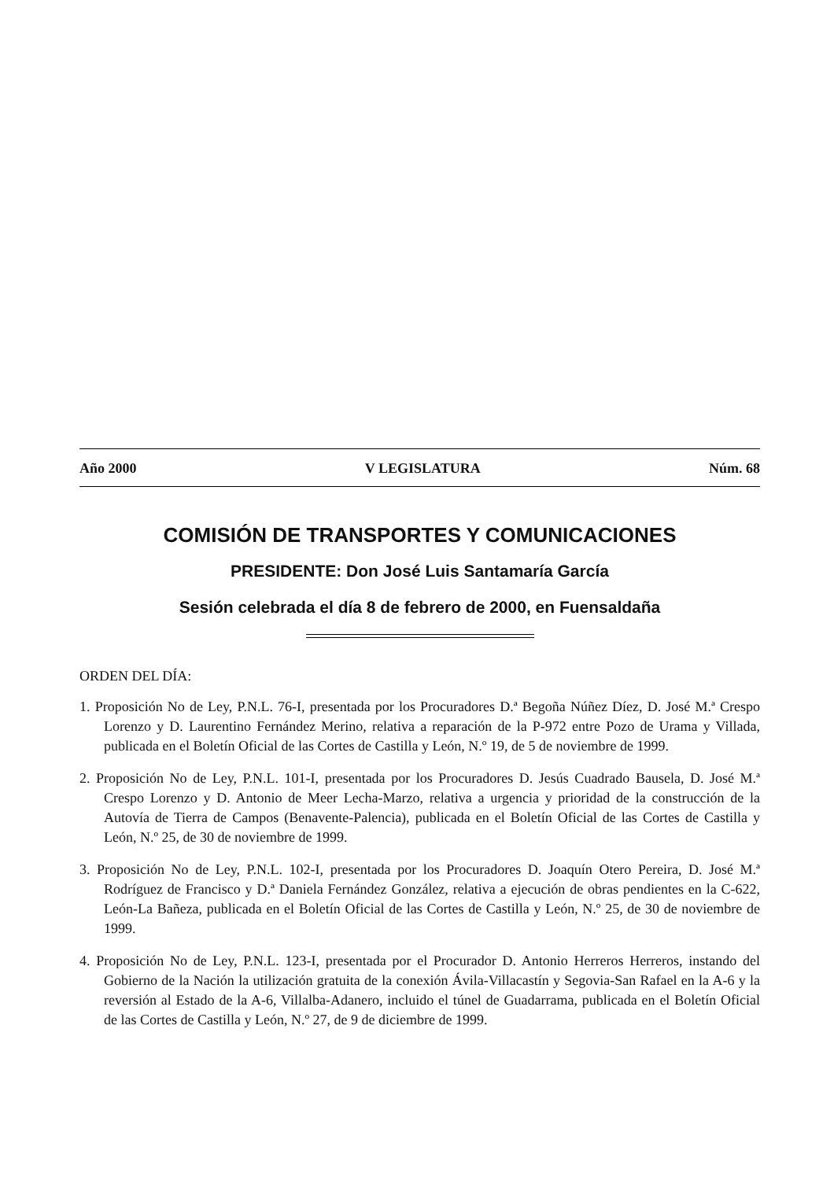Año 2000 V LEGISLATURA Núm. 68
COMISIÓN DE TRANSPORTES Y COMUNICACIONES
PRESIDENTE: Don José Luis Santamaría García
Sesión celebrada el día 8 de febrero de 2000, en Fuensaldaña
ORDEN DEL DÍA:
1. Proposición No de Ley, P.N.L. 76-I, presentada por los Procuradores D.ª Begoña Núñez Díez, D. José M.ª Crespo Lorenzo y D. Laurentino Fernández Merino, relativa a reparación de la P-972 entre Pozo de Urama y Villada, publicada en el Boletín Oficial de las Cortes de Castilla y León, N.º 19, de 5 de noviembre de 1999.
2. Proposición No de Ley, P.N.L. 101-I, presentada por los Procuradores D. Jesús Cuadrado Bausela, D. José M.ª Crespo Lorenzo y D. Antonio de Meer Lecha-Marzo, relativa a urgencia y prioridad de la construcción de la Autovía de Tierra de Campos (Benavente-Palencia), publicada en el Boletín Oficial de las Cortes de Castilla y León, N.º 25, de 30 de noviembre de 1999.
3. Proposición No de Ley, P.N.L. 102-I, presentada por los Procuradores D. Joaquín Otero Pereira, D. José M.ª Rodríguez de Francisco y D.ª Daniela Fernández González, relativa a ejecución de obras pendientes en la C-622, León-La Bañeza, publicada en el Boletín Oficial de las Cortes de Castilla y León, N.º 25, de 30 de noviembre de 1999.
4. Proposición No de Ley, P.N.L. 123-I, presentada por el Procurador D. Antonio Herreros Herreros, instando del Gobierno de la Nación la utilización gratuita de la conexión Ávila-Villacastín y Segovia-San Rafael en la A-6 y la reversión al Estado de la A-6, Villalba-Adanero, incluido el túnel de Guadarrama, publicada en el Boletín Oficial de las Cortes de Castilla y León, N.º 27, de 9 de diciembre de 1999.